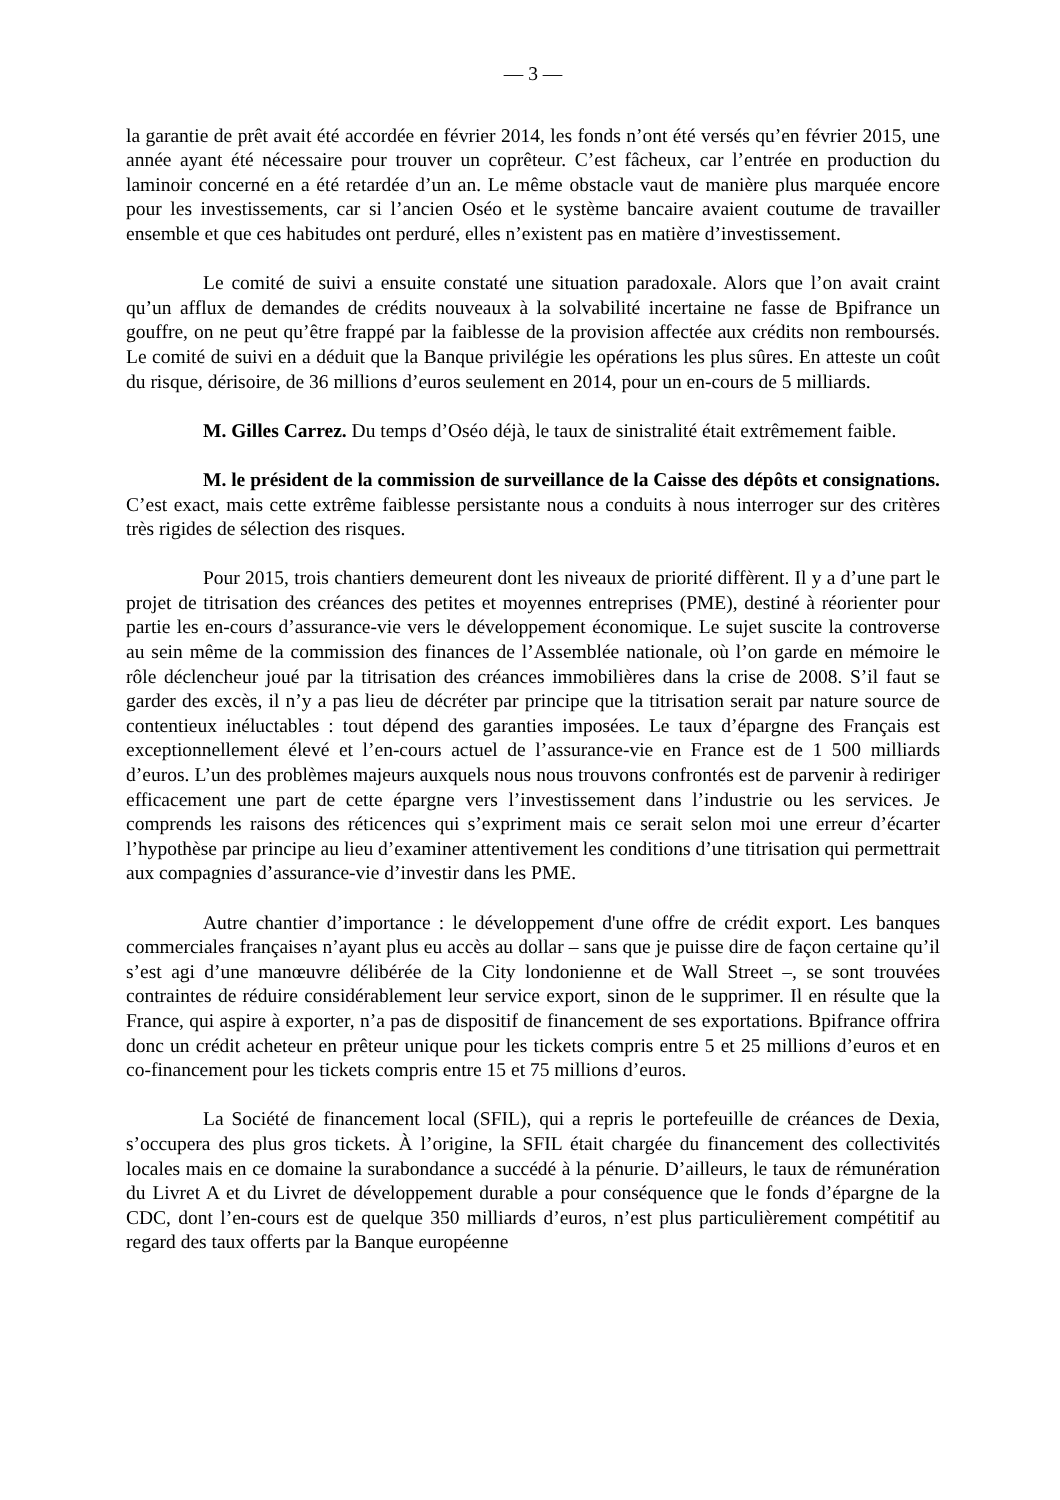— 3 —
la garantie de prêt avait été accordée en février 2014, les fonds n’ont été versés qu’en février 2015, une année ayant été nécessaire pour trouver un coprêteur. C’est fâcheux, car l’entrée en production du laminoir concerné en a été retardée d’un an. Le même obstacle vaut de manière plus marquée encore pour les investissements, car si l’ancien Oséo et le système bancaire avaient coutume de travailler ensemble et que ces habitudes ont perduré, elles n’existent pas en matière d’investissement.
Le comité de suivi a ensuite constaté une situation paradoxale. Alors que l’on avait craint qu’un afflux de demandes de crédits nouveaux à la solvabilité incertaine ne fasse de Bpifrance un gouffre, on ne peut qu’être frappé par la faiblesse de la provision affectée aux crédits non remboursés. Le comité de suivi en a déduit que la Banque privilégie les opérations les plus sûres. En atteste un coût du risque, dérisoire, de 36 millions d’euros seulement en 2014, pour un en-cours de 5 milliards.
M. Gilles Carrez. Du temps d’Oséo déjà, le taux de sinistralité était extrêmement faible.
M. le président de la commission de surveillance de la Caisse des dépôts et consignations. C’est exact, mais cette extrême faiblesse persistante nous a conduits à nous interroger sur des critères très rigides de sélection des risques.
Pour 2015, trois chantiers demeurent dont les niveaux de priorité diffèrent. Il y a d’une part le projet de titrisation des créances des petites et moyennes entreprises (PME), destiné à réorienter pour partie les en-cours d’assurance-vie vers le développement économique. Le sujet suscite la controverse au sein même de la commission des finances de l’Assemblée nationale, où l’on garde en mémoire le rôle déclencheur joué par la titrisation des créances immobilières dans la crise de 2008. S’il faut se garder des excès, il n’y a pas lieu de décréter par principe que la titrisation serait par nature source de contentieux inéluctables : tout dépend des garanties imposées. Le taux d’épargne des Français est exceptionnellement élevé et l’en-cours actuel de l’assurance-vie en France est de 1 500 milliards d’euros. L’un des problèmes majeurs auxquels nous nous trouvons confrontés est de parvenir à rediriger efficacement une part de cette épargne vers l’investissement dans l’industrie ou les services. Je comprends les raisons des réticences qui s’expriment mais ce serait selon moi une erreur d’écarter l’hypothèse par principe au lieu d’examiner attentivement les conditions d’une titrisation qui permettrait aux compagnies d’assurance-vie d’investir dans les PME.
Autre chantier d’importance : le développement d'une offre de crédit export. Les banques commerciales françaises n’ayant plus eu accès au dollar – sans que je puisse dire de façon certaine qu’il s’est agi d’une manœuvre délibérée de la City londonienne et de Wall Street –, se sont trouvées contraintes de réduire considérablement leur service export, sinon de le supprimer. Il en résulte que la France, qui aspire à exporter, n’a pas de dispositif de financement de ses exportations. Bpifrance offrira donc un crédit acheteur en prêteur unique pour les tickets compris entre 5 et 25 millions d’euros et en co-financement pour les tickets compris entre 15 et 75 millions d’euros.
La Société de financement local (SFIL), qui a repris le portefeuille de créances de Dexia, s’occupera des plus gros tickets. À l’origine, la SFIL était chargée du financement des collectivités locales mais en ce domaine la surabondance a succédé à la pénurie. D’ailleurs, le taux de rémunération du Livret A et du Livret de développement durable a pour conséquence que le fonds d’épargne de la CDC, dont l’en-cours est de quelque 350 milliards d’euros, n’est plus particulièrement compétitif au regard des taux offerts par la Banque européenne